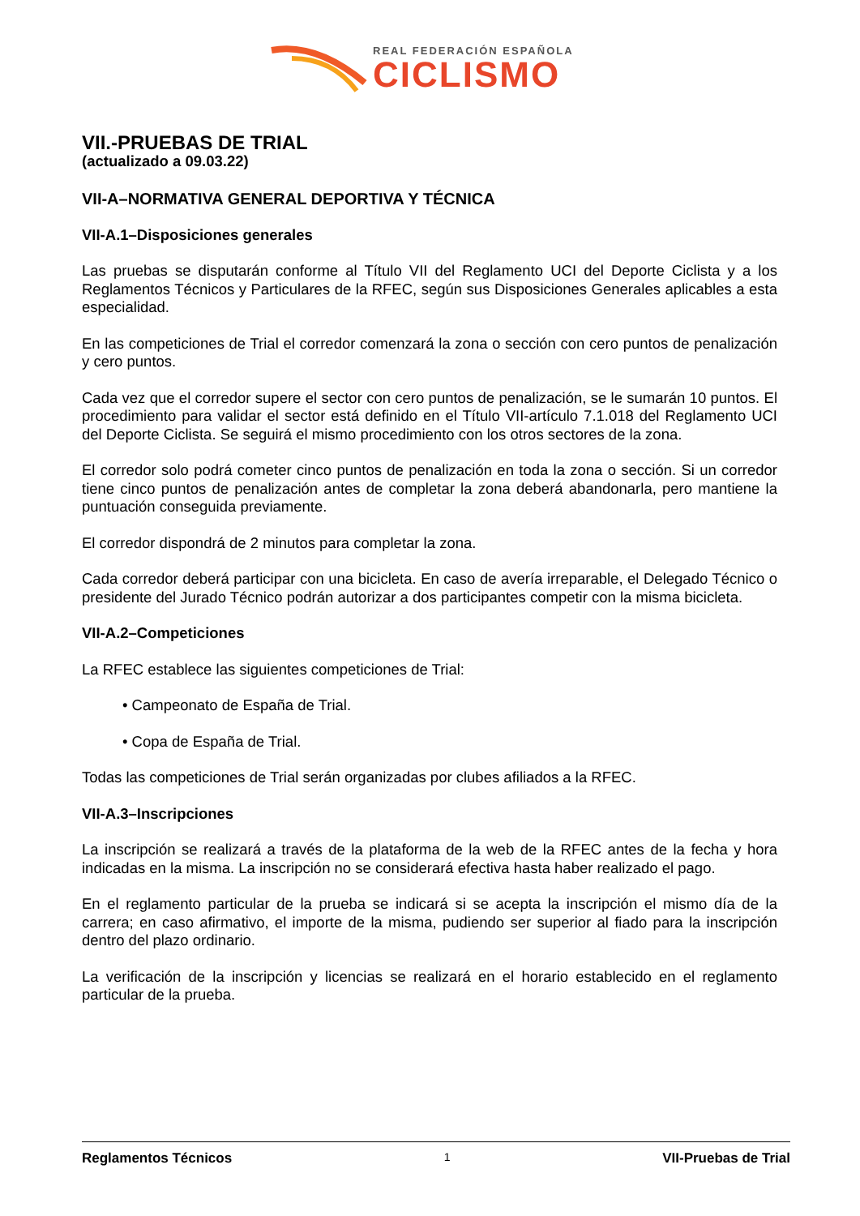REAL FEDERACIÓN ESPAÑOLA
CICLISMO
VII.-PRUEBAS DE TRIAL
(actualizado a 09.03.22)
VII-A–NORMATIVA GENERAL DEPORTIVA Y TÉCNICA
VII-A.1–Disposiciones generales
Las pruebas se disputarán conforme al Título VII del Reglamento UCI del Deporte Ciclista y a los Reglamentos Técnicos y Particulares de la RFEC, según sus Disposiciones Generales aplicables a esta especialidad.
En las competiciones de Trial el corredor comenzará la zona o sección con cero puntos de penalización y cero puntos.
Cada vez que el corredor supere el sector con cero puntos de penalización, se le sumarán 10 puntos. El procedimiento para validar el sector está definido en el Título VII-artículo 7.1.018 del Reglamento UCI del Deporte Ciclista. Se seguirá el mismo procedimiento con los otros sectores de la zona.
El corredor solo podrá cometer cinco puntos de penalización en toda la zona o sección. Si un corredor tiene cinco puntos de penalización antes de completar la zona deberá abandonarla, pero mantiene la puntuación conseguida previamente.
El corredor dispondrá de 2 minutos para completar la zona.
Cada corredor deberá participar con una bicicleta. En caso de avería irreparable, el Delegado Técnico o presidente del Jurado Técnico podrán autorizar a dos participantes competir con la misma bicicleta.
VII-A.2–Competiciones
La RFEC establece las siguientes competiciones de Trial:
• Campeonato de España de Trial.
• Copa de España de Trial.
Todas las competiciones de Trial serán organizadas por clubes afiliados a la RFEC.
VII-A.3–Inscripciones
La inscripción se realizará a través de la plataforma de la web de la RFEC antes de la fecha y hora indicadas en la misma. La inscripción no se considerará efectiva hasta haber realizado el pago.
En el reglamento particular de la prueba se indicará si se acepta la inscripción el mismo día de la carrera; en caso afirmativo, el importe de la misma, pudiendo ser superior al fiado para la inscripción dentro del plazo ordinario.
La verificación de la inscripción y licencias se realizará en el horario establecido en el reglamento particular de la prueba.
Reglamentos Técnicos 1 VII-Pruebas de Trial